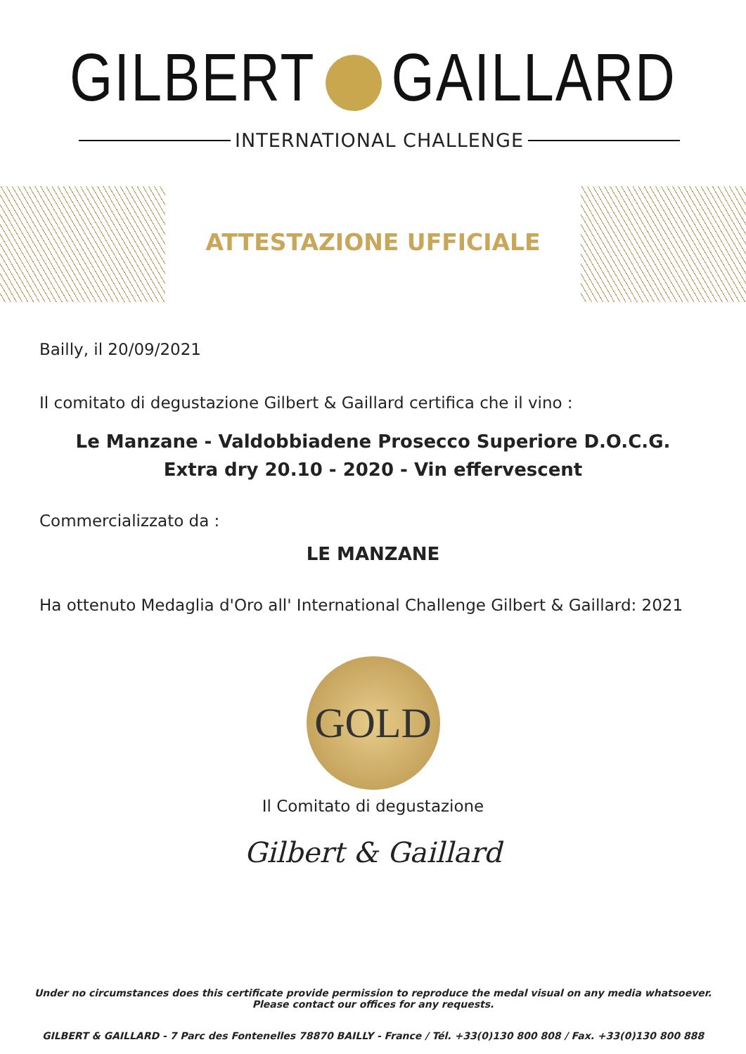GILBERT GAILLARD
INTERNATIONAL CHALLENGE
ATTESTAZIONE UFFICIALE
Bailly, il 20/09/2021
Il comitato di degustazione Gilbert & Gaillard certifica che il vino :
Le Manzane - Valdobbiadene Prosecco Superiore D.O.C.G.
Extra dry 20.10 - 2020 - Vin effervescent
Commercializzato da :
LE MANZANE
Ha ottenuto Medaglia d'Oro all' International Challenge Gilbert & Gaillard: 2021
GOLD
Il Comitato di degustazione
Gilbert & Gaillard
Under no circumstances does this certificate provide permission to reproduce the medal visual on any media whatsoever.
Please contact our offices for any requests.
GILBERT & GAILLARD - 7 Parc des Fontenelles 78870 BAILLY - France / Tél. +33(0)130 800 808 / Fax. +33(0)130 800 888